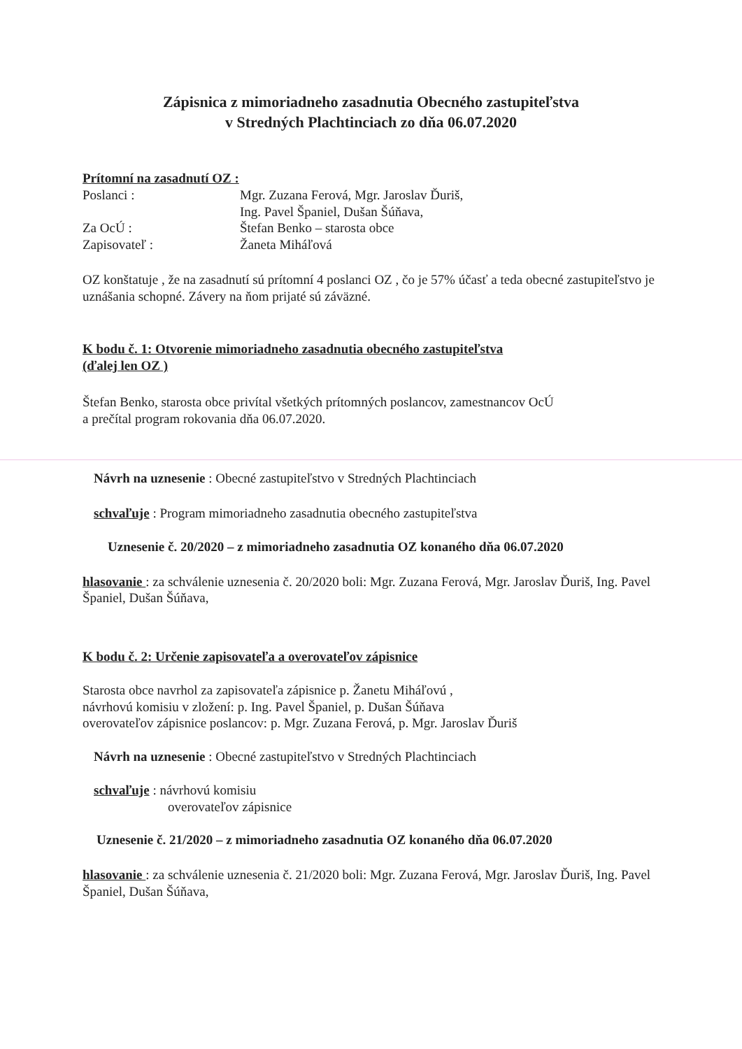Zápisnica z mimoriadneho zasadnutia Obecného zastupiteľstva
v Stredných Plachtinciach zo dňa 06.07.2020
Prítomní na zasadnutí OZ :
Poslanci : Mgr. Zuzana Ferová, Mgr. Jaroslav Ďuriš,
Ing. Pavel Španiel, Dušan Šúňava,
Za OcÚ : Štefan Benko – starosta obce
Zapisovateľ : Žaneta Miháľová
OZ konštatuje , že na zasadnutí sú prítomní 4 poslanci OZ , čo je 57% účasť a teda obecné zastupiteľstvo je uznášania schopné. Závery na ňom prijaté sú záväzné.
K bodu č. 1: Otvorenie mimoriadneho zasadnutia obecného zastupiteľstva
(ďalej len OZ )
Štefan Benko, starosta obce privítal všetkých prítomných poslancov, zamestnancov OcÚ
a prečítal program rokovania dňa 06.07.2020.
Návrh na uznesenie : Obecné zastupiteľstvo v Stredných Plachtinciach
schvaľuje : Program mimoriadneho zasadnutia obecného zastupiteľstva
Uznesenie č. 20/2020 – z mimoriadneho zasadnutia OZ konaného dňa 06.07.2020
hlasovanie : za schválenie uznesenia č. 20/2020 boli: Mgr. Zuzana Ferová, Mgr. Jaroslav Ďuriš, Ing. Pavel Španiel, Dušan Šúňava,
K bodu č. 2: Určenie zapisovateľa a overovateľov zápisnice
Starosta obce navrhol za zapisovateľa zápisnice p. Žanetu Miháľovú ,
návrhovú komisiu v zložení: p. Ing. Pavel Španiel, p. Dušan Šúňava
overovateľov zápisnice poslancov: p. Mgr. Zuzana Ferová, p. Mgr. Jaroslav Ďuriš
Návrh na uznesenie : Obecné zastupiteľstvo v Stredných Plachtinciach
schvaľuje : návrhovú komisiu
overovateľov zápisnice
Uznesenie č. 21/2020 – z mimoriadneho zasadnutia OZ konaného dňa 06.07.2020
hlasovanie : za schválenie uznesenia č. 21/2020 boli: Mgr. Zuzana Ferová, Mgr. Jaroslav Ďuriš, Ing. Pavel Španiel, Dušan Šúňava,